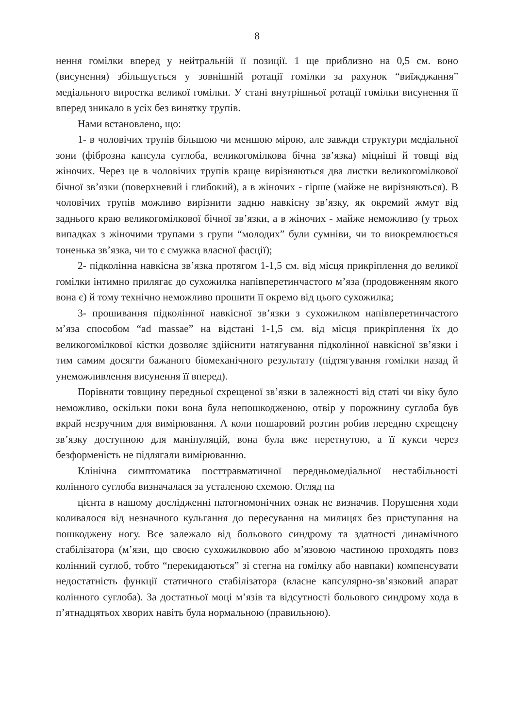8
нення гомілки вперед у нейтральній її позиції. 1 ще приблизно на 0,5 см. воно (висунення) збільшується у зовнішній ротації гомілки за рахунок “виїжджання” медіального виростка великої гомілки. У стані внутрішньої ротації гомілки висунення її вперед зникало в усіх без винятку трупів.
Нами встановлено, що:
1- в чоловічих трупів більшою чи меншою мірою, але завжди структури медіальної зони (фіброзна капсула суглоба, великогомілкова бічна зв’язка) міцніші й товщі від жіночих. Через це в чоловічих трупів краще вирізняються два листки великогомілкової бічної зв’язки (поверхневий і глибокий), а в жіночих - гірше (майже не вирізняються). В чоловічих трупів можливо вирізнити задню навкісну зв’язку, як окремий жмут від заднього краю великогомілкової бічної зв’язки, а в жіночих - майже неможливо (у трьох випадках з жіночими трупами з групи “молодих” були сумніви, чи то виокремлюється тоненька зв’язка, чи то є смужка власної фасції);
2- підколінна навкісна зв’язка протягом 1-1,5 см. від місця прикріплення до великої гомілки інтимно прилягає до сухожилка напівперетинчастого м’яза (продовженням якого вона є) й тому технічно неможливо прошити її окремо від цього сухожилка;
3- прошивання підколінної навкісної зв’язки з сухожилком напівперетинчастого м’яза способом “ad massae” на відстані 1-1,5 см. від місця прикріплення їх до великогомілкової кістки дозволяє здійснити натягування підколінної навкісної зв’язки і тим самим досягти бажаного біомеханічного результату (підтягування гомілки назад й унеможливлення висунення її вперед).
Порівняти товщину передньої схрещеної зв’язки в залежності від статі чи віку було неможливо, оскільки поки вона була непошкодженою, отвір у порожнину суглоба був вкрай незручним для вимірювання. А коли пошаровий розтин робив передню схрещену зв’язку доступною для маніпуляцій, вона була вже перетнутою, а її кукси через безформеність не підлягали вимірюванню.
Клінічна симптоматика посттравматичної передньомедіальної нестабільності колінного суглоба визначалася за усталеною схемою. Огляд па
цієнта в нашому дослідженні патогномонічних ознак не визначив. Порушення ходи коливалося від незначного кульгання до пересування на милицях без приступання на пошкоджену ногу. Все залежало від больового синдрому та здатності динамічного стабілізатора (м’язи, що своєю сухожилковою або м’язовою частиною проходять повз колінний суглоб, тобто “перекидаються” зі стегна на гомілку або навпаки) компенсувати недостатність функції статичного стабілізатора (власне капсулярно-зв’язковий апарат колінного суглоба). За достатньої моці м’язів та відсутності больового синдрому хода в п’ятнадцятьох хворих навіть була нормальною (правильною).